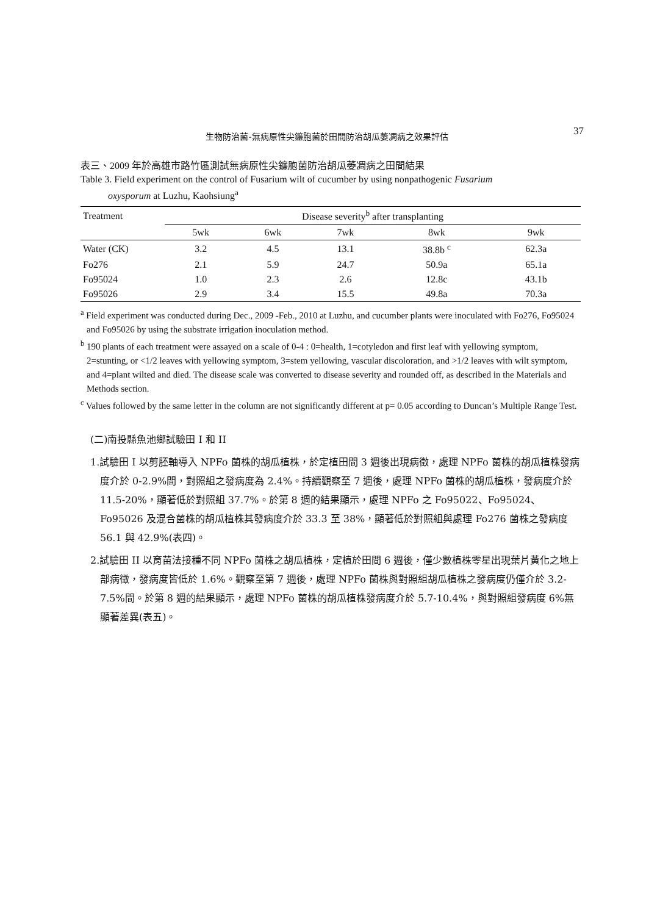生物防治菌-無病原性尖鐮胞菌於田間防治胡瓜萎凋病之效果評估 37
表三、2009 年於高雄市路竹區測試無病原性尖鐮胞菌防治胡瓜萎凋病之田間結果
Table 3. Field experiment on the control of Fusarium wilt of cucumber by using nonpathogenic Fusarium
oxysporum at Luzhu, Kaohsiung<sup>a</sup>
| Treatment | Disease severity<sup>b</sup> after transplanting | | | | |
| --- | --- | --- | --- | --- | --- |
| | 5wk | 6wk | 7wk | 8wk | 9wk |
| Water (CK) | 3.2 | 4.5 | 13.1 | 38.8b <sup>c</sup> | 62.3a |
| Fo276 | 2.1 | 5.9 | 24.7 | 50.9a | 65.1a |
| Fo95024 | 1.0 | 2.3 | 2.6 | 12.8c | 43.1b |
| Fo95026 | 2.9 | 3.4 | 15.5 | 49.8a | 70.3a |
<sup>a</sup> Field experiment was conducted during Dec., 2009 -Feb., 2010 at Luzhu, and cucumber plants were inoculated with Fo276, Fo95024 and Fo95026 by using the substrate irrigation inoculation method.
<sup>b</sup> 190 plants of each treatment were assayed on a scale of 0-4 : 0=health, 1=cotyledon and first leaf with yellowing symptom, 2=stunting, or <1/2 leaves with yellowing symptom, 3=stem yellowing, vascular discoloration, and >1/2 leaves with wilt symptom, and 4=plant wilted and died. The disease scale was converted to disease severity and rounded off, as described in the Materials and Methods section.
<sup>c</sup> Values followed by the same letter in the column are not significantly different at p= 0.05 according to Duncan’s Multiple Range Test.
(二)南投縣魚池鄉試驗田 I 和 II
1.試驗田 I 以剪胚軸導入 NPFo 菌株的胡瓜植株，於定植田間 3 週後出現病徵，處理 NPFo 菌株的胡瓜植株發病度介於 0-2.9%間，對照組之發病度為 2.4%。持續觀察至 7 週後，處理 NPFo 菌株的胡瓜植株，發病度介於 11.5-20%，顯著低於對照組 37.7%。於第 8 週的結果顯示，處理 NPFo 之 Fo95022、Fo95024、Fo95026 及混合菌株的胡瓜植株其發病度介於 33.3 至 38%，顯著低於對照組與處理 Fo276 菌株之發病度 56.1 與 42.9%(表四)。
2.試驗田 II 以育苗法接種不同 NPFo 菌株之胡瓜植株，定植於田間 6 週後，僅少數植株零星出現葉片黃化之地上部病徵，發病度皆低於 1.6%。觀察至第 7 週後，處理 NPFo 菌株與對照組胡瓜植株之發病度仍僅介於 3.2-7.5%間。於第 8 週的結果顯示，處理 NPFo 菌株的胡瓜植株發病度介於 5.7-10.4%，與對照組發病度 6%無顯著差異(表五)。